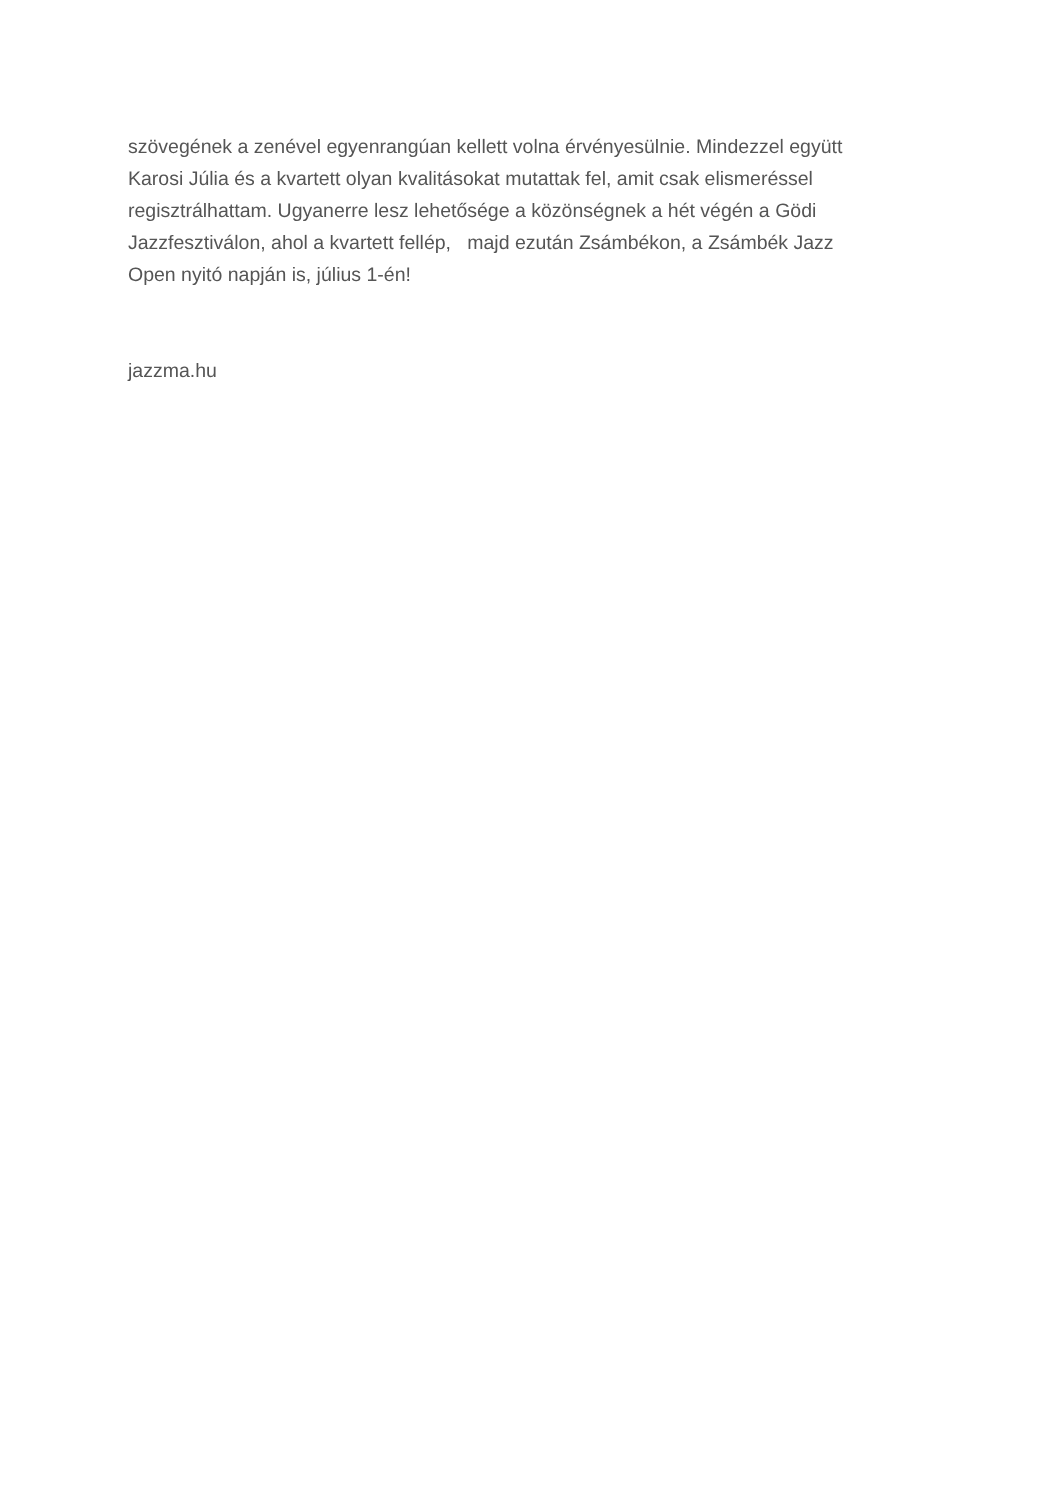szövegének a zenével egyenrangúan kellett volna érvényesülnie. Mindezzel együtt
Karosi Júlia és a kvartett olyan kvalitásokat mutattak fel, amit csak elismeréssel
regisztrálhattam. Ugyanerre lesz lehetősége a közönségnek a hét végén a Gödi
Jazzfesztiválon, ahol a kvartett fellép, majd ezután Zsámbékon, a Zsámbék Jazz
Open nyitó napján is, július 1-én!
jazzma.hu